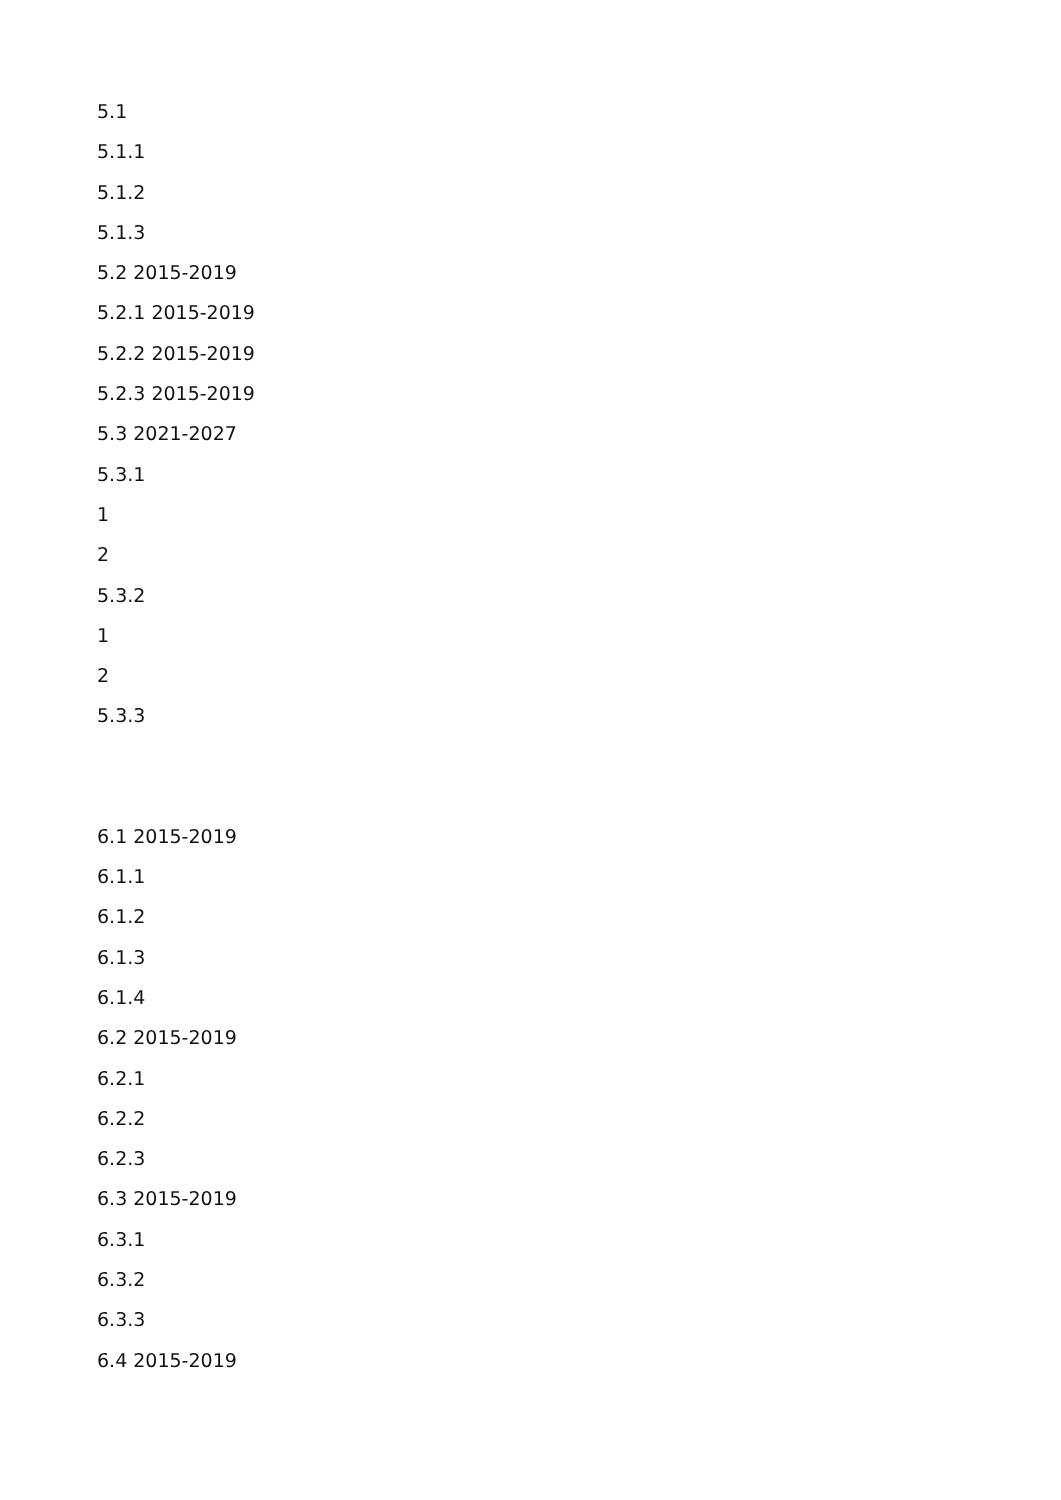5.1
5.1.1
5.1.2
5.1.3
5.2 2015-2019
5.2.1 2015-2019
5.2.2 2015-2019
5.2.3 2015-2019
5.3 2021-2027
5.3.1
1
2
5.3.2
1
2
5.3.3
6.1 2015-2019
6.1.1
6.1.2
6.1.3
6.1.4
6.2 2015-2019
6.2.1
6.2.2
6.2.3
6.3 2015-2019
6.3.1
6.3.2
6.3.3
6.4 2015-2019